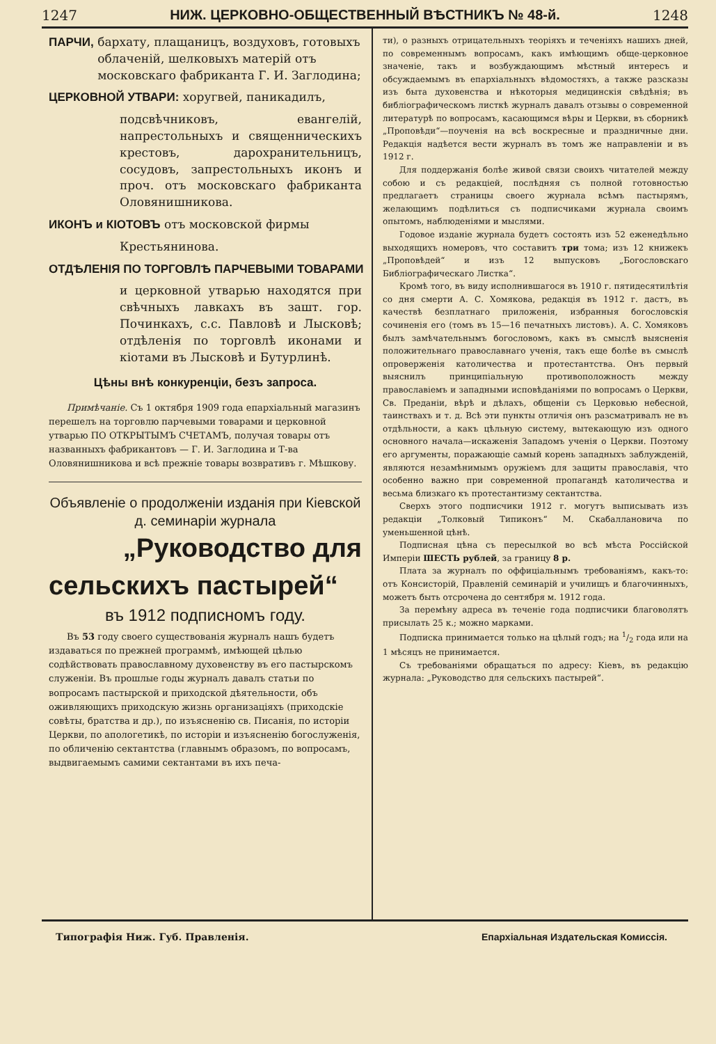1247 НИЖ. ЦЕРКОВНО-ОБЩЕСТВЕННЫЙ ВѢСТНИКЪ № 48-й. 1248
ПАРЧИ, бархату, плащаницъ, воздуховъ, готовыхъ облаченій, шелковыхъ матерій отъ московскаго фабриканта Г. И. Заглодина;
ЦЕРКОВНОЙ УТВАРИ: хоругвей, паникадилъ,
подсвѣчниковъ, евангелій, напрестольныхъ и священническихъ крестовъ, дарохранительницъ, сосудовъ, запрестольныхъ иконъ и проч. отъ московскаго фабриканта Оловянишникова.
ИКОНЪ и КІОТОВЪ отъ московской фирмы
Крестьянинова.
ОТДѢЛЕНІЯ ПО ТОРГОВЛѢ ПАРЧЕВЫМИ ТОВАРАМИ
и церковной утварью находятся при свѣчныхъ лавкахъ въ зашт. гор. Починкахъ, с.с. Павловѣ и Лысковѣ; отдѣленія по торговлѣ иконами и кіотами въ Лысковѣ и Бутурлинѣ.
Цѣны внѣ конкуренціи, безъ запроса.
Примѣчаніе. Съ 1 октября 1909 года епархіальный магазинъ перешелъ на торговлю парчевыми товарами и церковной утварью ПО ОТКРЫТЫМЪ СЧЕТАМЪ, получая товары отъ названныхъ фабрикантовъ — Г. И. Заглодина и Т-ва Оловянишникова и всѣ прежніе товары возвративъ г. Мѣшкову.
Объявленіе о продолженіи изданія при Кіевской д. семинаріи журнала
„Руководство для
сельскихъ пастырей“
въ 1912 подписномъ году.
Въ 53 году своего существованія журналъ нашъ будетъ издаваться по прежней программѣ, имѣющей цѣлью содѣйствовать православному духовенству въ его пастырскомъ служеніи. Въ прошлые годы журналъ давалъ статьи по вопросамъ пастырской и приходской дѣятельности, объ оживляющихъ приходскую жизнь организаціяхъ (приходскіе совѣты, братства и др.), по изъясненію св. Писанія, по исторіи Церкви, по апологетикѣ, по исторіи и изъясненію богослуженія, по обличенію сектантства (главнымъ образомъ, по вопросамъ, выдвигаемымъ самими сектантами въ ихъ печа-
ти), о разныхъ отрицательныхъ теоріяхъ и теченіяхъ нашихъ дней, по современнымъ вопросамъ, какъ имѣющимъ обще-церковное значеніе, такъ и возбуждающимъ мѣстный интересъ и обсуждаемымъ въ епархіальныхъ вѣдомостяхъ, а также разсказы изъ быта духовенства и нѣкоторыя медицинскія свѣдѣнія; въ библіографическомъ листкѣ журналъ давалъ отзывы о современной литературѣ по вопросамъ, касающимся вѣры и Церкви, въ сборникѣ „Проповѣди“—поученія на всѣ воскресные и праздничные дни. Редакція надѣется вести журналъ въ томъ же направленіи и въ 1912 г.
Для поддержанія болѣе живой связи своихъ читателей между собою и съ редакціей, послѣдняя съ полной готовностью предлагаетъ страницы своего журнала всѣмъ пастырямъ, желающимъ подѣлиться съ подписчиками журнала своимъ опытомъ, наблюденіями и мыслями.
Годовое изданіе журнала будетъ состоять изъ 52 еженедѣльно выходящихъ номеровъ, что составитъ три тома; изъ 12 книжекъ „Проповѣдей“ и изъ 12 выпусковъ „Богословскаго Библіографическаго Листка“.
Кромѣ того, въ виду исполнившагося въ 1910 г. пятидесятилѣтія со дня смерти А. С. Хомякова, редакція въ 1912 г. дастъ, въ качествѣ безплатнаго приложенія, избранныя богословскія сочиненія его (томъ въ 15—16 печатныхъ листовъ). А. С. Хомяковъ былъ замѣчательнымъ богословомъ, какъ въ смыслѣ выясненія положительнаго православнаго ученія, такъ еще болѣе въ смыслѣ опроверженія католичества и протестантства. Онъ первый выяснилъ принципіальную противоположность между православіемъ и западными исповѣданіями по вопросамъ о Церкви, Св. Преданіи, вѣрѣ и дѣлахъ, общеніи съ Церковью небесной, таинствахъ и т. д. Всѣ эти пункты отличія онъ разсматривалъ не въ отдѣльности, а какъ цѣльную систему, вытекающую изъ одного основного начала—искаженія Западомъ ученія о Церкви. Поэтому его аргументы, поражающіе самый корень западныхъ заблужденій, являются незамѣнимымъ оружіемъ для защиты православія, что особенно важно при современной пропагандѣ католичества и весьма близкаго къ протестантизму сектантства.
Сверхъ этого подписчики 1912 г. могутъ выписывать изъ редакціи „Толковый Типиконъ“ М. Скабаллановича по уменьшенной цѣнѣ.
Подписная цѣна съ пересылкой во всѣ мѣста Россійской Имперіи ШЕСТЬ рублей, за границу 8 р.
Плата за журналъ по оффиціальнымъ требованіямъ, какъ-то: отъ Консисторій, Правленій семинарій и училищъ и благочинныхъ, можетъ быть отсрочена до сентября м. 1912 года.
За перемѣну адреса въ теченіе года подписчики благоволятъ присылать 25 к.; можно марками.
Подписка принимается только на цѣлый годъ; на 1/2 года или на 1 мѣсяцъ не принимается.
Съ требованіями обращаться по адресу: Кіевъ, въ редакцію журнала: „Руководство для сельскихъ пастырей“.
Типографія Ниж. Губ. Правленія. Епархіальная Издательская Комиссія.